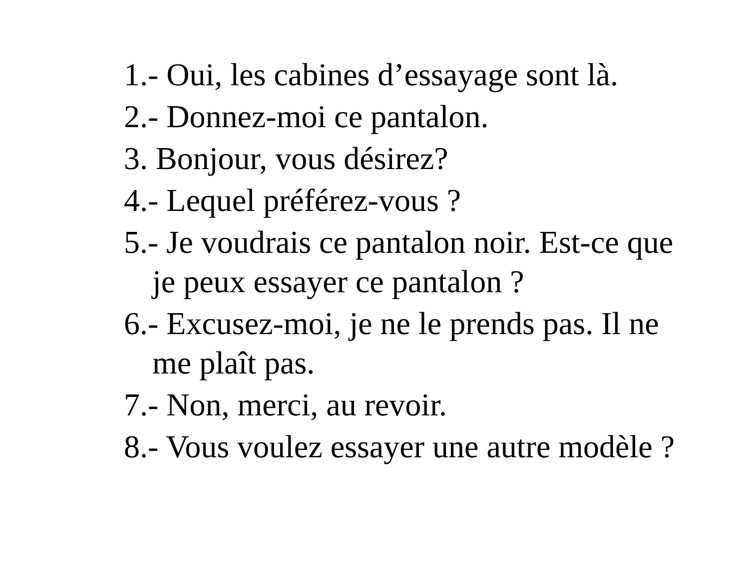1.- Oui, les cabines d’essayage sont là.
2.- Donnez-moi ce pantalon.
3. Bonjour, vous désirez?
4.- Lequel préférez-vous ?
5.- Je voudrais ce pantalon noir. Est-ce que je peux essayer ce pantalon ?
6.- Excusez-moi, je ne le prends pas. Il ne me plaît pas.
7.- Non, merci, au revoir.
8.- Vous voulez essayer une autre modèle ?